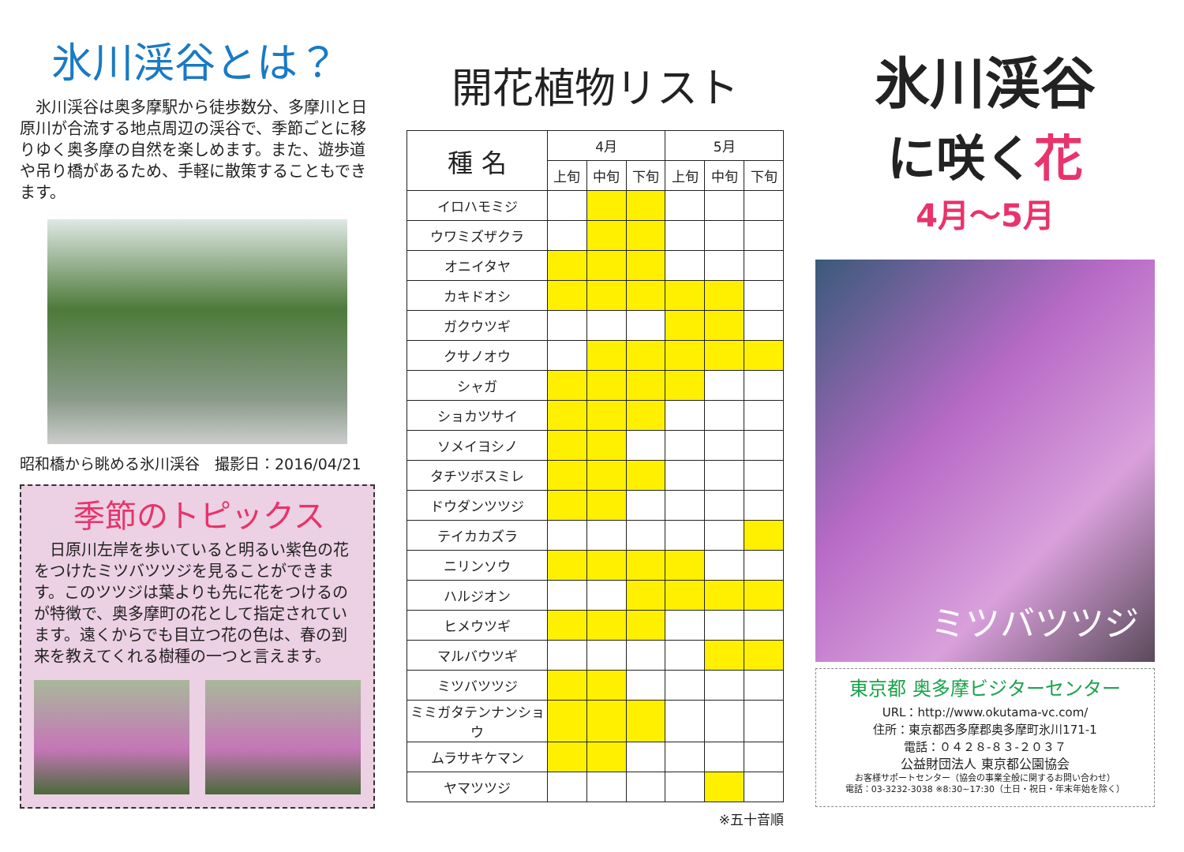氷川渓谷とは？
　氷川渓谷は奥多摩駅から徒歩数分、多摩川と日原川が合流する地点周辺の渓谷で、季節ごとに移りゆく奥多摩の自然を楽しめます。また、遊歩道や吊り橋があるため、手軽に散策することもできます。
昭和橋から眺める氷川渓谷　撮影日：2016/04/21
季節のトピックス
　日原川左岸を歩いていると明るい紫色の花をつけたミツバツツジを見ることができます。このツツジは葉よりも先に花をつけるのが特徴で、奥多摩町の花として指定されています。遠くからでも目立つ花の色は、春の到来を教えてくれる樹種の一つと言えます。
開花植物リスト
| 種 名 | 4月 | | | 5月 | | |
| --- | --- | --- | --- | --- | --- | --- |
| | 上旬 | 中旬 | 下旬 | 上旬 | 中旬 | 下旬 |
| イロハモミジ | | | | | | |
| ウワミズザクラ | | | | | | |
| オニイタヤ | | | | | | |
| カキドオシ | | | | | | |
| ガクウツギ | | | | | | |
| クサノオウ | | | | | | |
| シャガ | | | | | | |
| ショカツサイ | | | | | | |
| ソメイヨシノ | | | | | | |
| タチツボスミレ | | | | | | |
| ドウダンツツジ | | | | | | |
| テイカカズラ | | | | | | |
| ニリンソウ | | | | | | |
| ハルジオン | | | | | | |
| ヒメウツギ | | | | | | |
| マルバウツギ | | | | | | |
| ミツバツツジ | | | | | | |
| ミミガタテンナンショウ | | | | | | |
| ムラサキケマン | | | | | | |
| ヤマツツジ | | | | | | |
※五十音順
氷川渓谷
に咲く花
4月～5月
ミツバツツジ
東京都 奥多摩ビジターセンター
URL：http://www.okutama-vc.com/
住所：東京都西多摩郡奥多摩町氷川171-1
電話：０４２８-８３-２０３７
公益財団法人 東京都公園協会
お客様サポートセンター（協会の事業全般に関するお問い合わせ）
電話：03-3232-3038 ※8:30~17:30（土日・祝日・年末年始を除く）